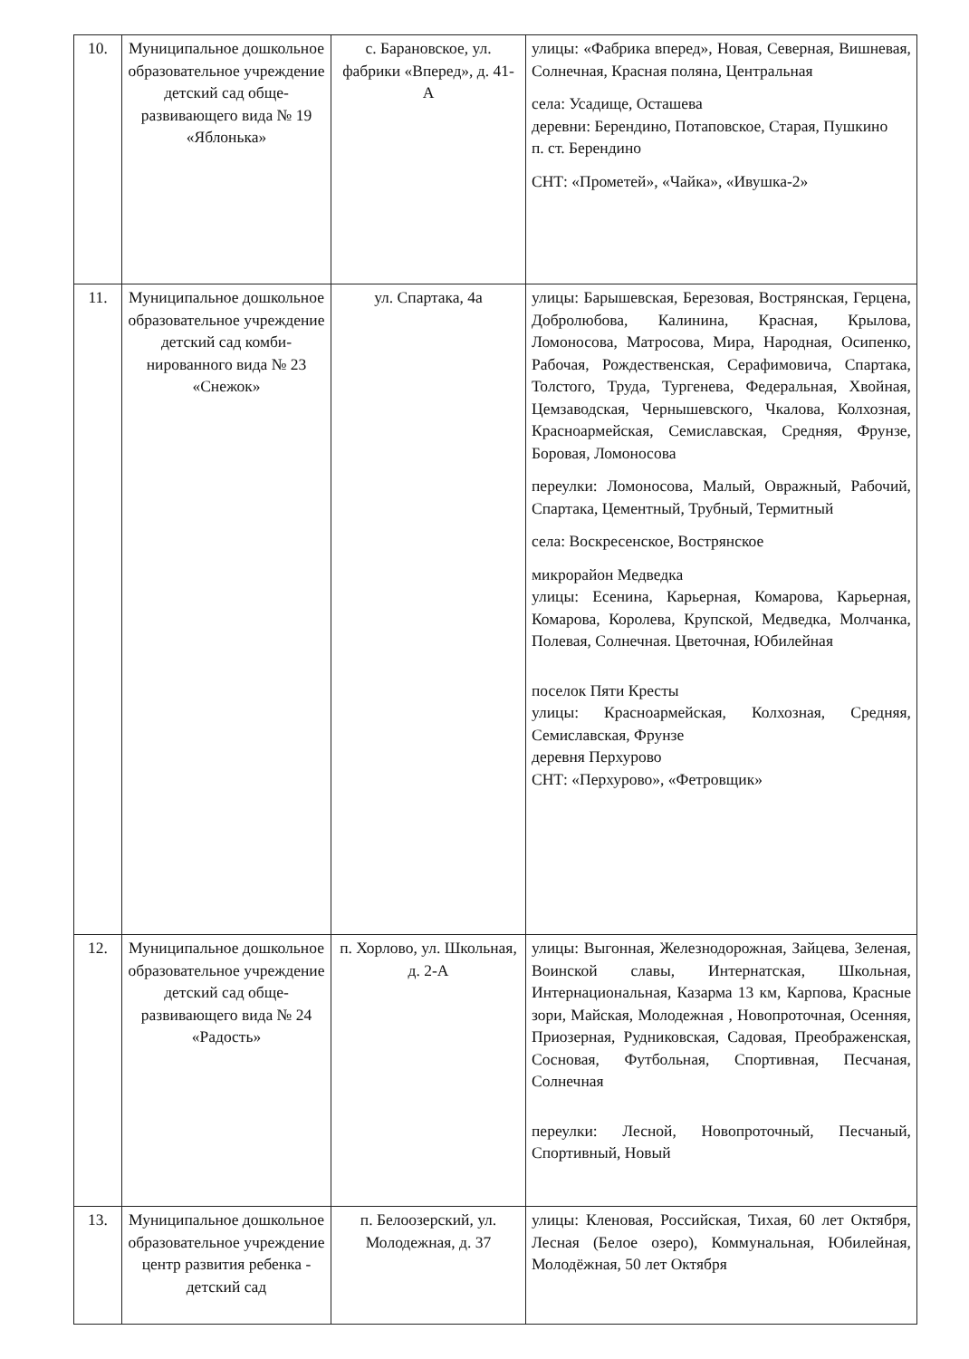| 10. | Муниципальное до­школьное образова­тельное учреждение детский сад обще­развивающего вида № 19 «Яблонька» | с. Барановское, ул. фабрики «Вперед», д. 41-А | улицы: «Фабрика вперед», Новая, Северная, Вишневая, Солнечная, Красная поляна, Центральная села: Усадище, Осташева деревни: Берендино, Потаповское, Старая, Пушкино п. ст. Берендино СНТ: «Прометей», «Чайка», «Ивушка-2» |
| 11. | Муниципальное до­школьное образова­тельное учреждение детский сад комби­нированного вида № 23 «Снежок» | ул. Спартака, 4а | улицы: Барышевская, Березовая, Вострянская, Герцена, Добролюбова, Калинина, Красная, Крылова, Ломоносова, Матросова, Мира, Народная, Осипенко, Рабочая, Рождественская, Серафимовича, Спартака, Толстого, Труда, Тургенева, Федеральная, Хвойная, Цемзаводская, Чернышевского, Чкалова, Колхозная, Красноармейская, Семиславская, Средняя, Фрунзе, Боровая, Ломоносова переулки: Ломоносова, Малый, Овражный, Рабочий, Спартака, Цементный, Трубный, Термитный села: Воскресенское, Вострянское микрорайон Медведка улицы: Есенина, Карьерная, Комарова, Карьерная, Комарова, Королева, Крупской, Медведка, Молчанка, Полевая, Солнечная. Цветочная, Юбилейная поселок Пяти Кресты улицы: Красноармейская, Колхозная, Средняя, Семиславская, Фрунзе деревня Перхурово СНТ: «Перхурово», «Фетровщик» |
| 12. | Муниципальное до­школьное образова­тельное учреждение детский сад обще­развивающего вида № 24 «Радость» | п. Хорлово, ул. Школьная, д. 2-А | улицы: Выгонная, Железнодорожная, Зайцева, Зеленая, Воинской славы, Интернатская, Школьная, Интернациональная, Казарма 13 км, Карпова, Красные зори, Майская, Молодежная , Новопроточная, Осенняя, Приозерная, Рудниковская, Садовая, Преображенская, Сосновая, Футбольная, Спортивная, Песчаная, Солнечная переулки: Лесной, Новопроточный, Песчаный, Спортивный, Новый |
| 13. | Муниципальное до­школьное образова­тельное учреждение центр развития ребен­ка - детский сад | п. Белоозерский, ул. Молодежная, д. 37 | улицы: Кленовая, Российская, Тихая, 60 лет Октября, Лесная (Белое озеро), Коммунальная, Юбилейная, Молодёжная, 50 лет Октября |